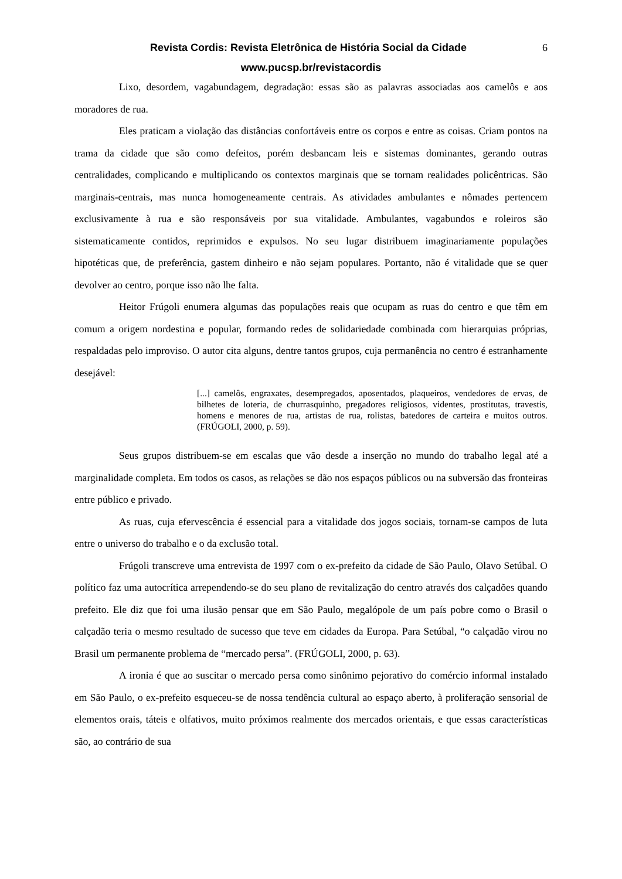Revista Cordis: Revista Eletrônica de História Social da Cidade 6
www.pucsp.br/revistacordis
Lixo, desordem, vagabundagem, degradação: essas são as palavras associadas aos camelôs e aos moradores de rua.
Eles praticam a violação das distâncias confortáveis entre os corpos e entre as coisas. Criam pontos na trama da cidade que são como defeitos, porém desbancam leis e sistemas dominantes, gerando outras centralidades, complicando e multiplicando os contextos marginais que se tornam realidades policêntricas. São marginais-centrais, mas nunca homogeneamente centrais. As atividades ambulantes e nômades pertencem exclusivamente à rua e são responsáveis por sua vitalidade. Ambulantes, vagabundos e roleiros são sistematicamente contidos, reprimidos e expulsos. No seu lugar distribuem imaginariamente populações hipotéticas que, de preferência, gastem dinheiro e não sejam populares. Portanto, não é vitalidade que se quer devolver ao centro, porque isso não lhe falta.
Heitor Frúgoli enumera algumas das populações reais que ocupam as ruas do centro e que têm em comum a origem nordestina e popular, formando redes de solidariedade combinada com hierarquias próprias, respaldadas pelo improviso. O autor cita alguns, dentre tantos grupos, cuja permanência no centro é estranhamente desejável:
[...] camelôs, engraxates, desempregados, aposentados, plaqueiros, vendedores de ervas, de bilhetes de loteria, de churrasquinho, pregadores religiosos, videntes, prostitutas, travestis, homens e menores de rua, artistas de rua, rolistas, batedores de carteira e muitos outros. (FRÚGOLI, 2000, p. 59).
Seus grupos distribuem-se em escalas que vão desde a inserção no mundo do trabalho legal até a marginalidade completa. Em todos os casos, as relações se dão nos espaços públicos ou na subversão das fronteiras entre público e privado.
As ruas, cuja efervescência é essencial para a vitalidade dos jogos sociais, tornam-se campos de luta entre o universo do trabalho e o da exclusão total.
Frúgoli transcreve uma entrevista de 1997 com o ex-prefeito da cidade de São Paulo, Olavo Setúbal. O político faz uma autocrítica arrependendo-se do seu plano de revitalização do centro através dos calçadões quando prefeito. Ele diz que foi uma ilusão pensar que em São Paulo, megalópole de um país pobre como o Brasil o calçadão teria o mesmo resultado de sucesso que teve em cidades da Europa. Para Setúbal, “o calçadão virou no Brasil um permanente problema de “mercado persa”. (FRÚGOLI, 2000, p. 63).
A ironia é que ao suscitar o mercado persa como sinônimo pejorativo do comércio informal instalado em São Paulo, o ex-prefeito esqueceu-se de nossa tendência cultural ao espaço aberto, à proliferação sensorial de elementos orais, táteis e olfativos, muito próximos realmente dos mercados orientais, e que essas características são, ao contrário de sua